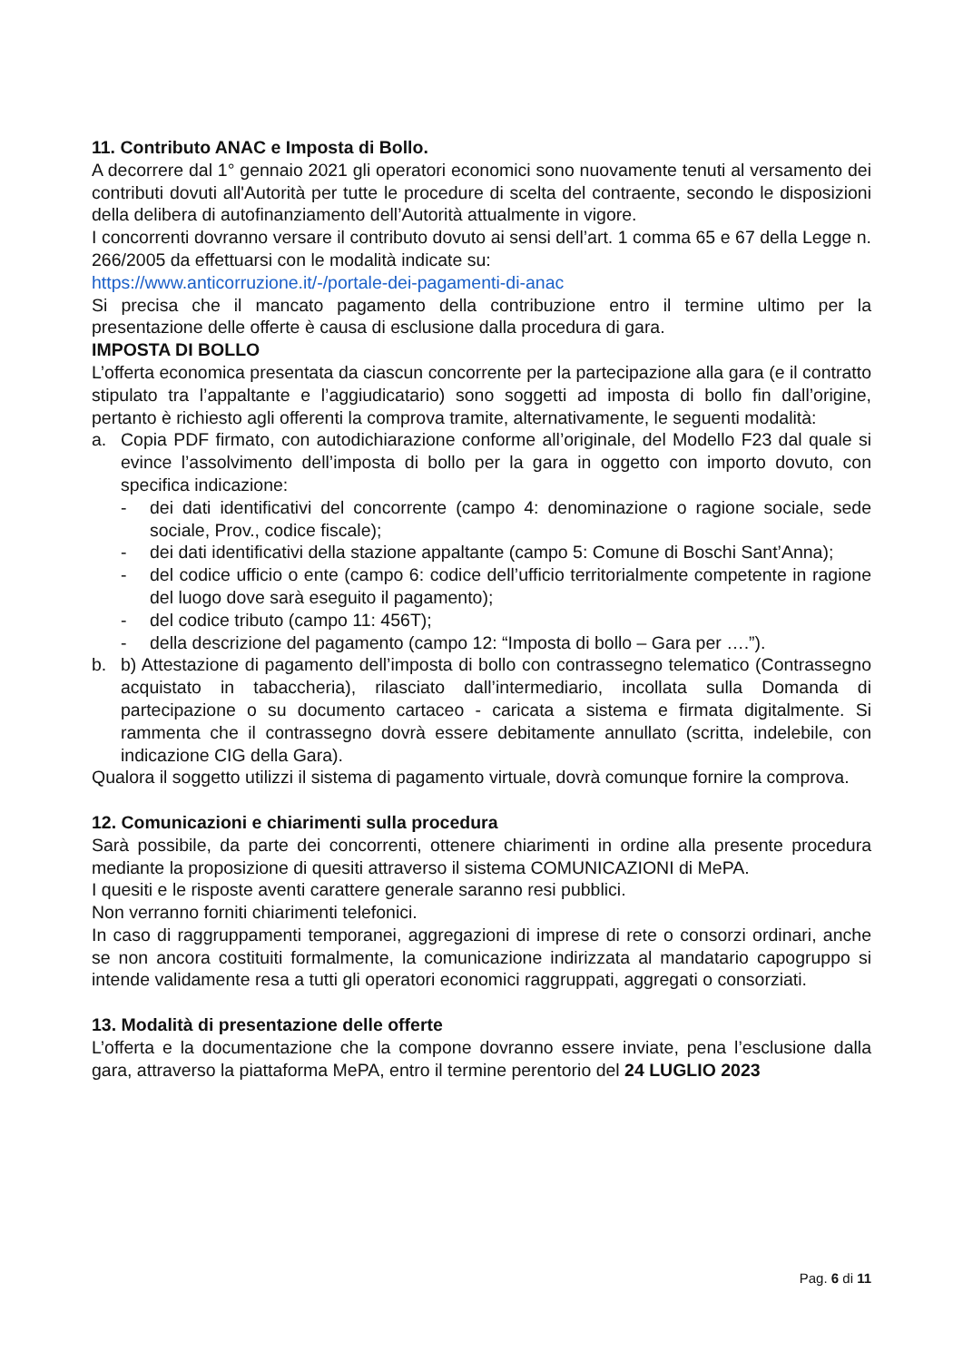11. Contributo ANAC e Imposta di Bollo.
A decorrere dal 1° gennaio 2021 gli operatori economici sono nuovamente tenuti al versamento dei contributi dovuti all'Autorità per tutte le procedure di scelta del contraente, secondo le disposizioni della delibera di autofinanziamento dell’Autorità attualmente in vigore.
I concorrenti dovranno versare il contributo dovuto ai sensi dell’art. 1 comma 65 e 67 della Legge n. 266/2005 da effettuarsi con le modalità indicate su:
https://www.anticorruzione.it/-/portale-dei-pagamenti-di-anac
Si precisa che il mancato pagamento della contribuzione entro il termine ultimo per la presentazione delle offerte è causa di esclusione dalla procedura di gara.
IMPOSTA DI BOLLO
L’offerta economica presentata da ciascun concorrente per la partecipazione alla gara (e il contratto stipulato tra l’appaltante e l’aggiudicatario) sono soggetti ad imposta di bollo fin dall’origine, pertanto è richiesto agli offerenti la comprova tramite, alternativamente, le seguenti modalità:
a. Copia PDF firmato, con autodichiarazione conforme all’originale, del Modello F23 dal quale si evince l’assolvimento dell’imposta di bollo per la gara in oggetto con importo dovuto, con specifica indicazione:
- dei dati identificativi del concorrente (campo 4: denominazione o ragione sociale, sede sociale, Prov., codice fiscale);
- dei dati identificativi della stazione appaltante (campo 5: Comune di Boschi Sant’Anna);
- del codice ufficio o ente (campo 6: codice dell’ufficio territorialmente competente in ragione del luogo dove sarà eseguito il pagamento);
- del codice tributo (campo 11: 456T);
- della descrizione del pagamento (campo 12: “Imposta di bollo – Gara per ….”).
b. b) Attestazione di pagamento dell’imposta di bollo con contrassegno telematico (Contrassegno acquistato in tabaccheria), rilasciato dall’intermediario, incollata sulla Domanda di partecipazione o su documento cartaceo - caricata a sistema e firmata digitalmente. Si rammenta che il contrassegno dovrà essere debitamente annullato (scritta, indelebile, con indicazione CIG della Gara).
Qualora il soggetto utilizzi il sistema di pagamento virtuale, dovrà comunque fornire la comprova.
12. Comunicazioni e chiarimenti sulla procedura
Sarà possibile, da parte dei concorrenti, ottenere chiarimenti in ordine alla presente procedura mediante la proposizione di quesiti attraverso il sistema COMUNICAZIONI di MePA.
I quesiti e le risposte aventi carattere generale saranno resi pubblici.
Non verranno forniti chiarimenti telefonici.
In caso di raggruppamenti temporanei, aggregazioni di imprese di rete o consorzi ordinari, anche se non ancora costituiti formalmente, la comunicazione indirizzata al mandatario capogruppo si intende validamente resa a tutti gli operatori economici raggruppati, aggregati o consorziati.
13. Modalità di presentazione delle offerte
L’offerta e la documentazione che la compone dovranno essere inviate, pena l’esclusione dalla gara, attraverso la piattaforma MePA, entro il termine perentorio del 24 LUGLIO 2023
Pag. 6 di 11